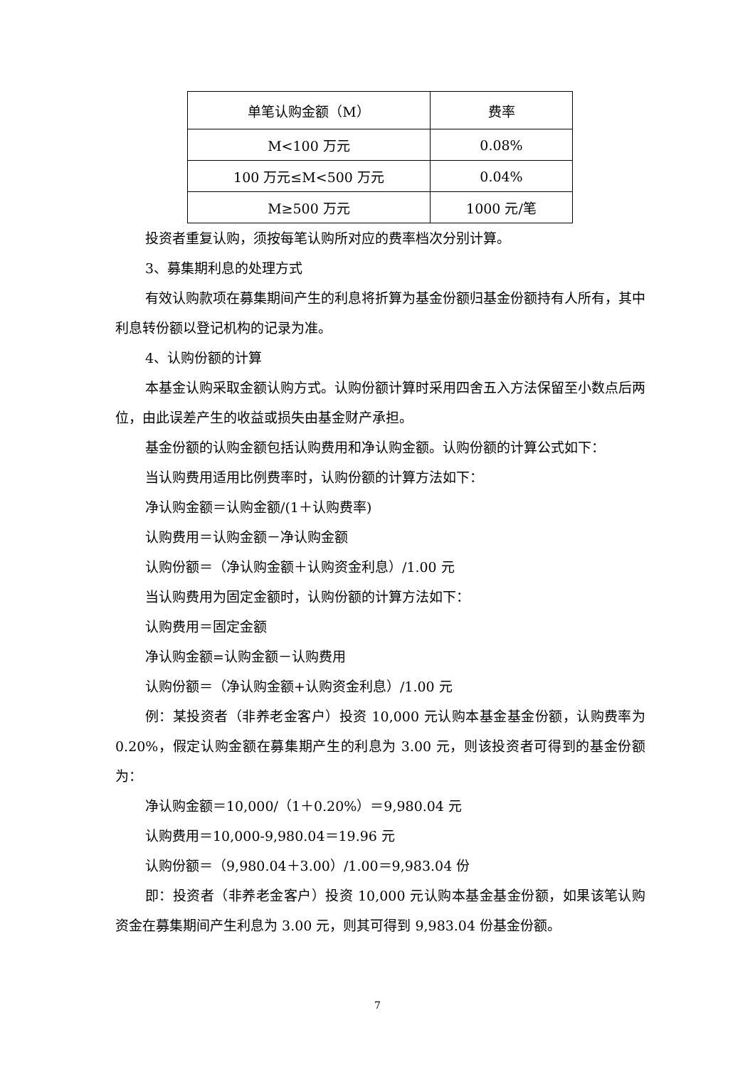| 单笔认购金额（M） | 费率 |
| --- | --- |
| M<100 万元 | 0.08% |
| 100 万元≤M<500 万元 | 0.04% |
| M≥500 万元 | 1000 元/笔 |
投资者重复认购，须按每笔认购所对应的费率档次分别计算。
3、募集期利息的处理方式
有效认购款项在募集期间产生的利息将折算为基金份额归基金份额持有人所有，其中利息转份额以登记机构的记录为准。
4、认购份额的计算
本基金认购采取金额认购方式。认购份额计算时采用四舍五入方法保留至小数点后两位，由此误差产生的收益或损失由基金财产承担。
基金份额的认购金额包括认购费用和净认购金额。认购份额的计算公式如下：
当认购费用适用比例费率时，认购份额的计算方法如下：
净认购金额＝认购金额/(1＋认购费率)
认购费用＝认购金额－净认购金额
认购份额＝（净认购金额＋认购资金利息）/1.00 元
当认购费用为固定金额时，认购份额的计算方法如下：
认购费用＝固定金额
净认购金额=认购金额－认购费用
认购份额＝（净认购金额+认购资金利息）/1.00 元
例：某投资者（非养老金客户）投资 10,000 元认购本基金基金份额，认购费率为 0.20%，假定认购金额在募集期产生的利息为 3.00 元，则该投资者可得到的基金份额为：
净认购金额＝10,000/（1＋0.20%）＝9,980.04 元
认购费用＝10,000-9,980.04＝19.96 元
认购份额＝（9,980.04＋3.00）/1.00＝9,983.04 份
即：投资者（非养老金客户）投资 10,000 元认购本基金基金份额，如果该笔认购资金在募集期间产生利息为 3.00 元，则其可得到 9,983.04 份基金份额。
7